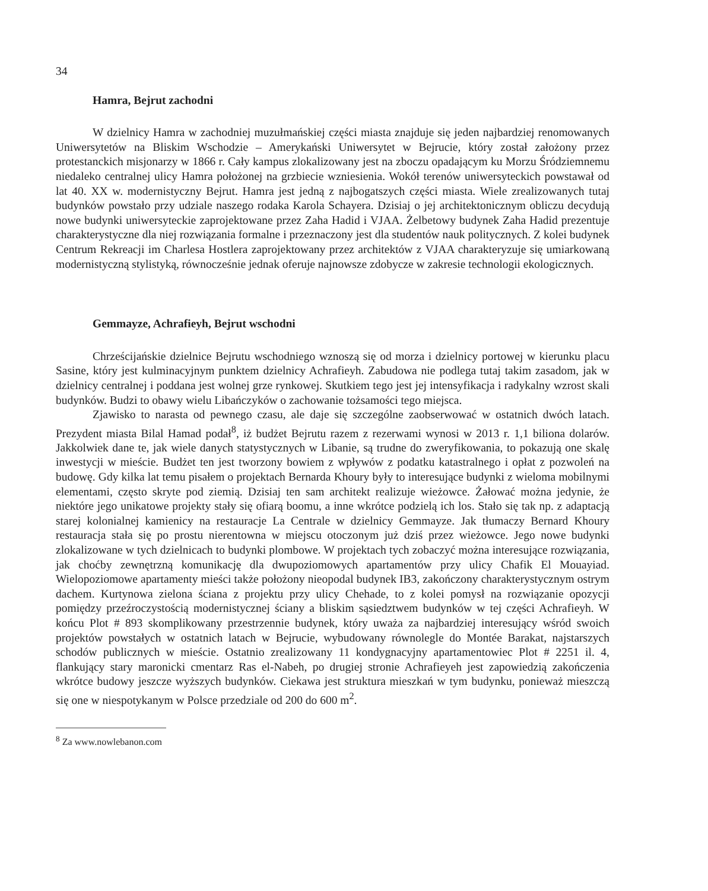34
Hamra, Bejrut zachodni
W dzielnicy Hamra w zachodniej muzułmańskiej części miasta znajduje się jeden najbardziej renomowanych Uniwersytetów na Bliskim Wschodzie – Amerykański Uniwersytet w Bejrucie, który został założony przez protestanckich misjonarzy w 1866 r. Cały kampus zlokalizowany jest na zboczu opadającym ku Morzu Śródziemnemu niedaleko centralnej ulicy Hamra położonej na grzbiecie wzniesienia. Wokół terenów uniwersyteckich powstawał od lat 40. XX w. modernistyczny Bejrut. Hamra jest jedną z najbogatszych części miasta. Wiele zrealizowanych tutaj budynków powstało przy udziale naszego rodaka Karola Schayera. Dzisiaj o jej architektonicznym obliczu decydują nowe budynki uniwersyteckie zaprojektowane przez Zaha Hadid i VJAA. Żelbetowy budynek Zaha Hadid prezentuje charakterystyczne dla niej rozwiązania formalne i przeznaczony jest dla studentów nauk politycznych. Z kolei budynek Centrum Rekreacji im Charlesa Hostlera zaprojektowany przez architektów z VJAA charakteryzuje się umiarkowaną modernistyczną stylistyką, równocześnie jednak oferuje najnowsze zdobycze w zakresie technologii ekologicznych.
Gemmayze, Achrafieyh, Bejrut wschodni
Chrześcijańskie dzielnice Bejrutu wschodniego wznoszą się od morza i dzielnicy portowej w kierunku placu Sasine, który jest kulminacyjnym punktem dzielnicy Achrafieyh. Zabudowa nie podlega tutaj takim zasadom, jak w dzielnicy centralnej i poddana jest wolnej grze rynkowej. Skutkiem tego jest jej intensyfikacja i radykalny wzrost skali budynków. Budzi to obawy wielu Libańczyków o zachowanie tożsamości tego miejsca.
Zjawisko to narasta od pewnego czasu, ale daje się szczególne zaobserwować w ostatnich dwóch latach. Prezydent miasta Bilal Hamad podał<sup>8</sup>, iż budżet Bejrutu razem z rezerwami wynosi w 2013 r. 1,1 biliona dolarów. Jakkolwiek dane te, jak wiele danych statystycznych w Libanie, są trudne do zweryfikowania, to pokazują one skalę inwestycji w mieście. Budżet ten jest tworzony bowiem z wpływów z podatku katastralnego i opłat z pozwoleń na budowę. Gdy kilka lat temu pisałem o projektach Bernarda Khoury były to interesujące budynki z wieloma mobilnymi elementami, często skryte pod ziemią. Dzisiaj ten sam architekt realizuje wieżowce. Żałować można jedynie, że niektóre jego unikatowe projekty stały się ofiarą boomu, a inne wkrótce podzielą ich los. Stało się tak np. z adaptacją starej kolonialnej kamienicy na restauracje La Centrale w dzielnicy Gemmayze. Jak tłumaczy Bernard Khoury restauracja stała się po prostu nierentowna w miejscu otoczonym już dziś przez wieżowce. Jego nowe budynki zlokalizowane w tych dzielnicach to budynki plombowe. W projektach tych zobaczyć można interesujące rozwiązania, jak choćby zewnętrzną komunikację dla dwupoziomowych apartamentów przy ulicy Chafik El Mouayiad. Wielopoziomowe apartamenty mieści także położony nieopodal budynek IB3, zakończony charakterystycznym ostrym dachem. Kurtynowa zielona ściana z projektu przy ulicy Chehade, to z kolei pomysł na rozwiązanie opozycji pomiędzy przeźroczystością modernistycznej ściany a bliskim sąsiedztwem budynków w tej części Achrafieyh. W końcu Plot # 893 skomplikowany przestrzennie budynek, który uważa za najbardziej interesujący wśród swoich projektów powstałych w ostatnich latach w Bejrucie, wybudowany równolegle do Montée Barakat, najstarszych schodów publicznych w mieście. Ostatnio zrealizowany 11 kondygnacyjny apartamentowiec Plot # 2251 il. 4, flankujący stary maronicki cmentarz Ras el-Nabeh, po drugiej stronie Achrafieyeh jest zapowiedzią zakończenia wkrótce budowy jeszcze wyższych budynków. Ciekawa jest struktura mieszkań w tym budynku, ponieważ mieszczą się one w niespotykanym w Polsce przedziale od 200 do 600 m<sup>2</sup>.
<sup>8</sup> Za www.nowlebanon.com